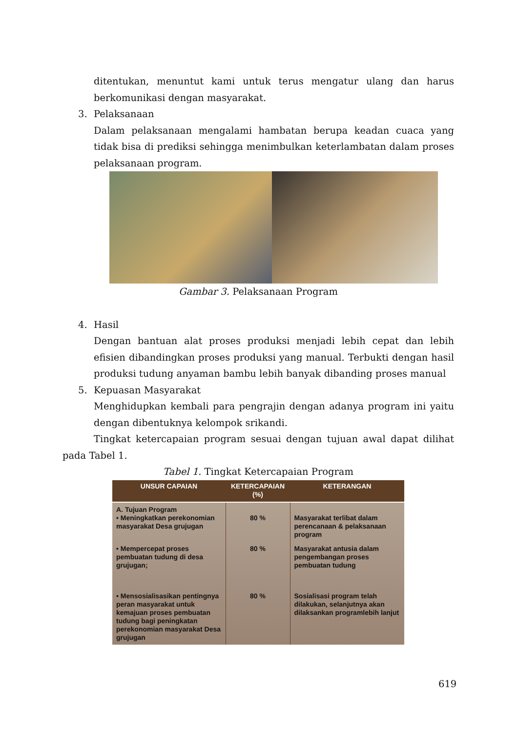ditentukan, menuntut kami untuk terus mengatur ulang dan harus berkomunikasi dengan masyarakat.
3. Pelaksanaan
Dalam pelaksanaan mengalami hambatan berupa keadan cuaca yang tidak bisa di prediksi sehingga menimbulkan keterlambatan dalam proses pelaksanaan program.
Gambar 3. Pelaksanaan Program
4. Hasil
Dengan bantuan alat proses produksi menjadi lebih cepat dan lebih efisien dibandingkan proses produksi yang manual. Terbukti dengan hasil produksi tudung anyaman bambu lebih banyak dibanding proses manual
5. Kepuasan Masyarakat
Menghidupkan kembali para pengrajin dengan adanya program ini yaitu dengan dibentuknya kelompok srikandi.
Tingkat ketercapaian program sesuai dengan tujuan awal dapat dilihat pada Tabel 1.
Tabel 1. Tingkat Ketercapaian Program
| UNSUR CAPAIAN | KETERCAPAIAN (%) | KETERANGAN |
| --- | --- | --- |
| A. Tujuan Program • Meningkatkan perekonomian masyarakat Desa grujugan | 80 % | Masyarakat terlibat dalam perencanaan & pelaksanaan program |
| • Mempercepat proses pembuatan tudung di desa grujugan; | 80 % | Masyarakat antusia dalam pengembangan proses pembuatan tudung |
| • Mensosialisasikan pentingnya peran masyarakat untuk kemajuan proses pembuatan tudung bagi peningkatan perekonomian masyarakat Desa grujugan | 80 % | Sosialisasi program telah dilakukan, selanjutnya akan dilaksankan programlebih lanjut |
619